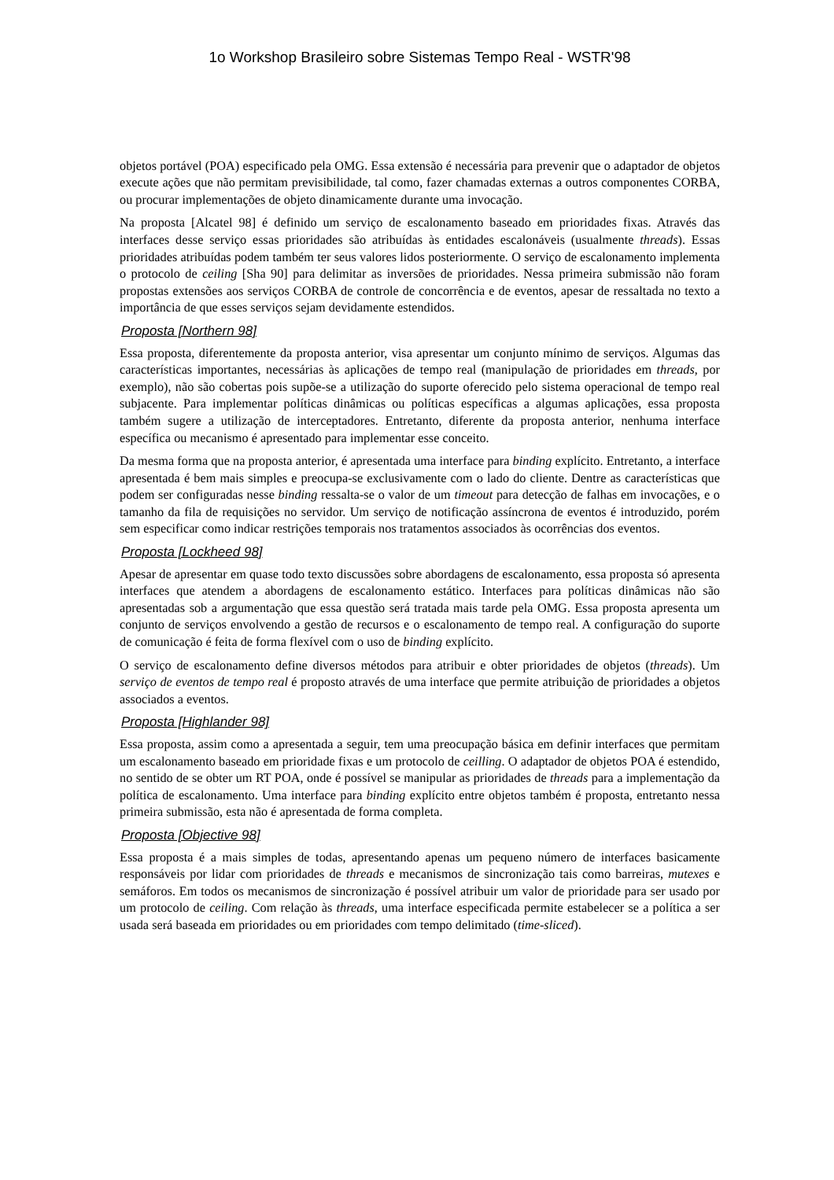1o Workshop Brasileiro sobre Sistemas Tempo Real - WSTR'98
objetos portável (POA) especificado pela OMG. Essa extensão é necessária para prevenir que o adaptador de objetos execute ações que não permitam previsibilidade, tal como, fazer chamadas externas a outros componentes CORBA, ou procurar implementações de objeto dinamicamente durante uma invocação.
Na proposta [Alcatel 98] é definido um serviço de escalonamento baseado em prioridades fixas. Através das interfaces desse serviço essas prioridades são atribuídas às entidades escalonáveis (usualmente threads). Essas prioridades atribuídas podem também ter seus valores lidos posteriormente. O serviço de escalonamento implementa o protocolo de ceiling [Sha 90] para delimitar as inversões de prioridades. Nessa primeira submissão não foram propostas extensões aos serviços CORBA de controle de concorrência e de eventos, apesar de ressaltada no texto a importância de que esses serviços sejam devidamente estendidos.
Proposta [Northern 98]
Essa proposta, diferentemente da proposta anterior, visa apresentar um conjunto mínimo de serviços. Algumas das características importantes, necessárias às aplicações de tempo real (manipulação de prioridades em threads, por exemplo), não são cobertas pois supõe-se a utilização do suporte oferecido pelo sistema operacional de tempo real subjacente. Para implementar políticas dinâmicas ou políticas específicas a algumas aplicações, essa proposta também sugere a utilização de interceptadores. Entretanto, diferente da proposta anterior, nenhuma interface específica ou mecanismo é apresentado para implementar esse conceito.
Da mesma forma que na proposta anterior, é apresentada uma interface para binding explícito. Entretanto, a interface apresentada é bem mais simples e preocupa-se exclusivamente com o lado do cliente. Dentre as características que podem ser configuradas nesse binding ressalta-se o valor de um timeout para detecção de falhas em invocações, e o tamanho da fila de requisições no servidor. Um serviço de notificação assíncrona de eventos é introduzido, porém sem especificar como indicar restrições temporais nos tratamentos associados às ocorrências dos eventos.
Proposta [Lockheed 98]
Apesar de apresentar em quase todo texto discussões sobre abordagens de escalonamento, essa proposta só apresenta interfaces que atendem a abordagens de escalonamento estático. Interfaces para políticas dinâmicas não são apresentadas sob a argumentação que essa questão será tratada mais tarde pela OMG. Essa proposta apresenta um conjunto de serviços envolvendo a gestão de recursos e o escalonamento de tempo real. A configuração do suporte de comunicação é feita de forma flexível com o uso de binding explícito.
O serviço de escalonamento define diversos métodos para atribuir e obter prioridades de objetos (threads). Um serviço de eventos de tempo real é proposto através de uma interface que permite atribuição de prioridades a objetos associados a eventos.
Proposta [Highlander 98]
Essa proposta, assim como a apresentada a seguir, tem uma preocupação básica em definir interfaces que permitam um escalonamento baseado em prioridade fixas e um protocolo de ceilling. O adaptador de objetos POA é estendido, no sentido de se obter um RT POA, onde é possível se manipular as prioridades de threads para a implementação da política de escalonamento. Uma interface para binding explícito entre objetos também é proposta, entretanto nessa primeira submissão, esta não é apresentada de forma completa.
Proposta [Objective 98]
Essa proposta é a mais simples de todas, apresentando apenas um pequeno número de interfaces basicamente responsáveis por lidar com prioridades de threads e mecanismos de sincronização tais como barreiras, mutexes e semáforos. Em todos os mecanismos de sincronização é possível atribuir um valor de prioridade para ser usado por um protocolo de ceiling. Com relação às threads, uma interface especificada permite estabelecer se a política a ser usada será baseada em prioridades ou em prioridades com tempo delimitado (time-sliced).